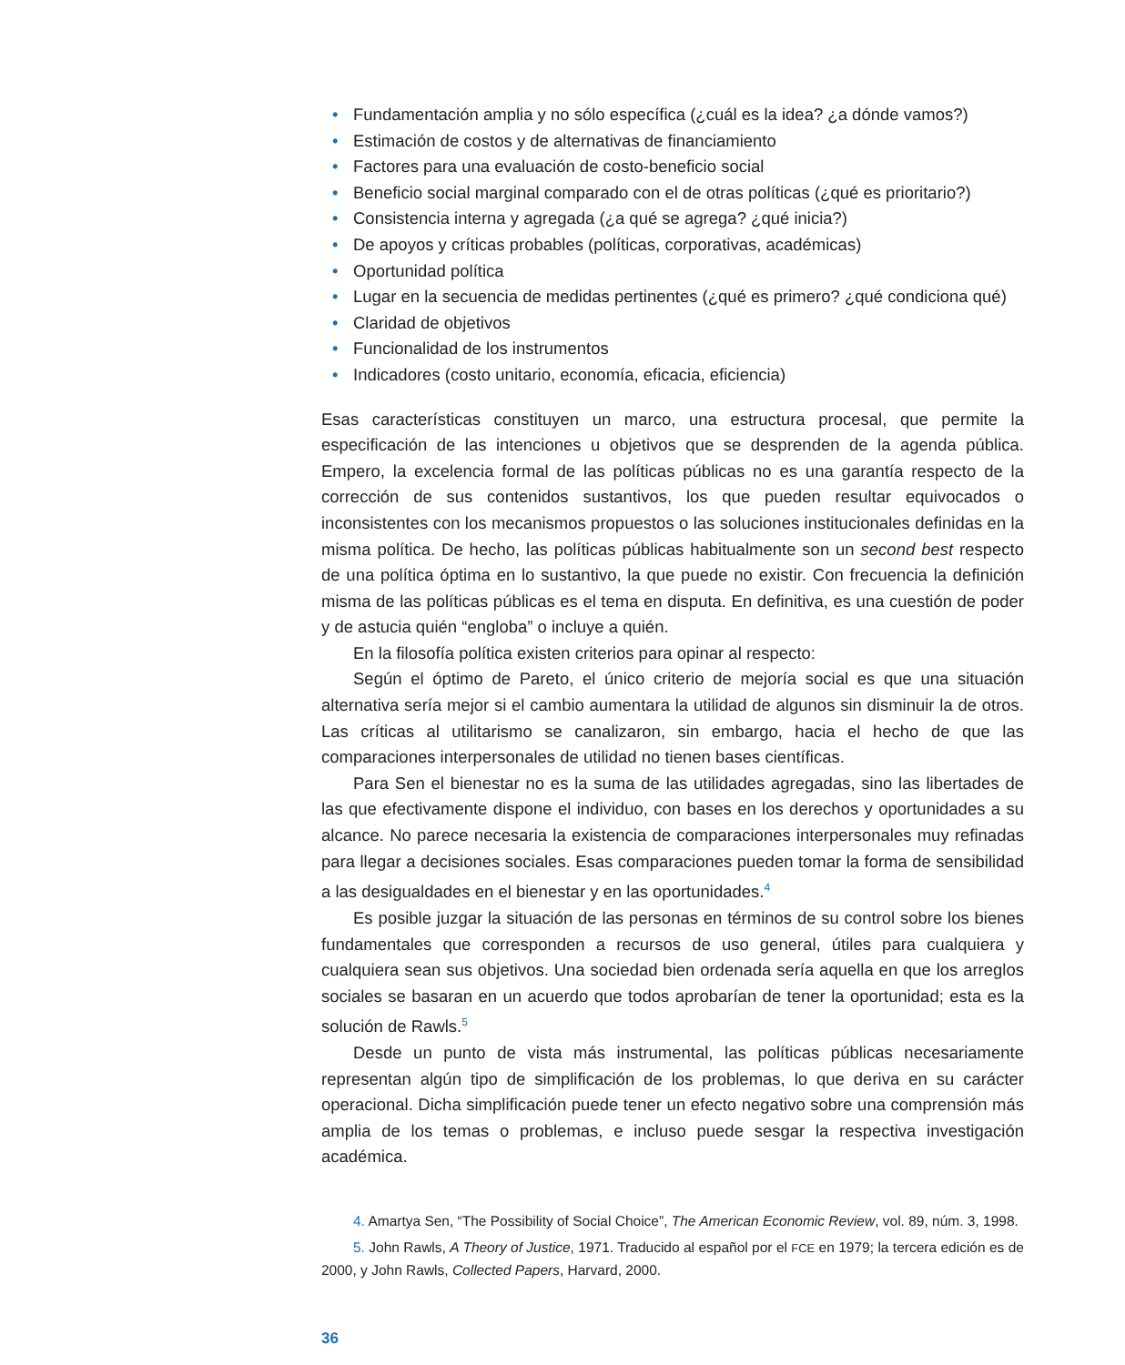• Fundamentación amplia y no sólo específica (¿cuál es la idea? ¿a dónde vamos?)
• Estimación de costos y de alternativas de financiamiento
• Factores para una evaluación de costo-beneficio social
• Beneficio social marginal comparado con el de otras políticas (¿qué es prioritario?)
• Consistencia interna y agregada (¿a qué se agrega? ¿qué inicia?)
• De apoyos y críticas probables (políticas, corporativas, académicas)
• Oportunidad política
• Lugar en la secuencia de medidas pertinentes (¿qué es primero? ¿qué condiciona qué)
• Claridad de objetivos
• Funcionalidad de los instrumentos
• Indicadores (costo unitario, economía, eficacia, eficiencia)
Esas características constituyen un marco, una estructura procesal, que permite la especificación de las intenciones u objetivos que se desprenden de la agenda pública. Empero, la excelencia formal de las políticas públicas no es una garantía respecto de la corrección de sus contenidos sustantivos, los que pueden resultar equivocados o inconsistentes con los mecanismos propuestos o las soluciones institucionales definidas en la misma política. De hecho, las políticas públicas habitualmente son un second best respecto de una política óptima en lo sustantivo, la que puede no existir. Con frecuencia la definición misma de las políticas públicas es el tema en disputa. En definitiva, es una cuestión de poder y de astucia quién “engloba” o incluye a quién.
En la filosofía política existen criterios para opinar al respecto:
Según el óptimo de Pareto, el único criterio de mejoría social es que una situación alternativa sería mejor si el cambio aumentara la utilidad de algunos sin disminuir la de otros. Las críticas al utilitarismo se canalizaron, sin embargo, hacia el hecho de que las comparaciones interpersonales de utilidad no tienen bases científicas.
Para Sen el bienestar no es la suma de las utilidades agregadas, sino las libertades de las que efectivamente dispone el individuo, con bases en los derechos y oportunidades a su alcance. No parece necesaria la existencia de comparaciones interpersonales muy refinadas para llegar a decisiones sociales. Esas comparaciones pueden tomar la forma de sensibilidad a las desigualdades en el bienestar y en las oportunidades.<sup>4</sup>
Es posible juzgar la situación de las personas en términos de su control sobre los bienes fundamentales que corresponden a recursos de uso general, útiles para cualquiera y cualquiera sean sus objetivos. Una sociedad bien ordenada sería aquella en que los arreglos sociales se basaran en un acuerdo que todos aprobarían de tener la oportunidad; esta es la solución de Rawls.<sup>5</sup>
Desde un punto de vista más instrumental, las políticas públicas necesariamente representan algún tipo de simplificación de los problemas, lo que deriva en su carácter operacional. Dicha simplificación puede tener un efecto negativo sobre una comprensión más amplia de los temas o problemas, e incluso puede sesgar la respectiva investigación académica.
4. Amartya Sen, “The Possibility of Social Choice”, The American Economic Review, vol. 89, núm. 3, 1998.
5. John Rawls, A Theory of Justice, 1971. Traducido al español por el FCE en 1979; la tercera edición es de 2000, y John Rawls, Collected Papers, Harvard, 2000.
36